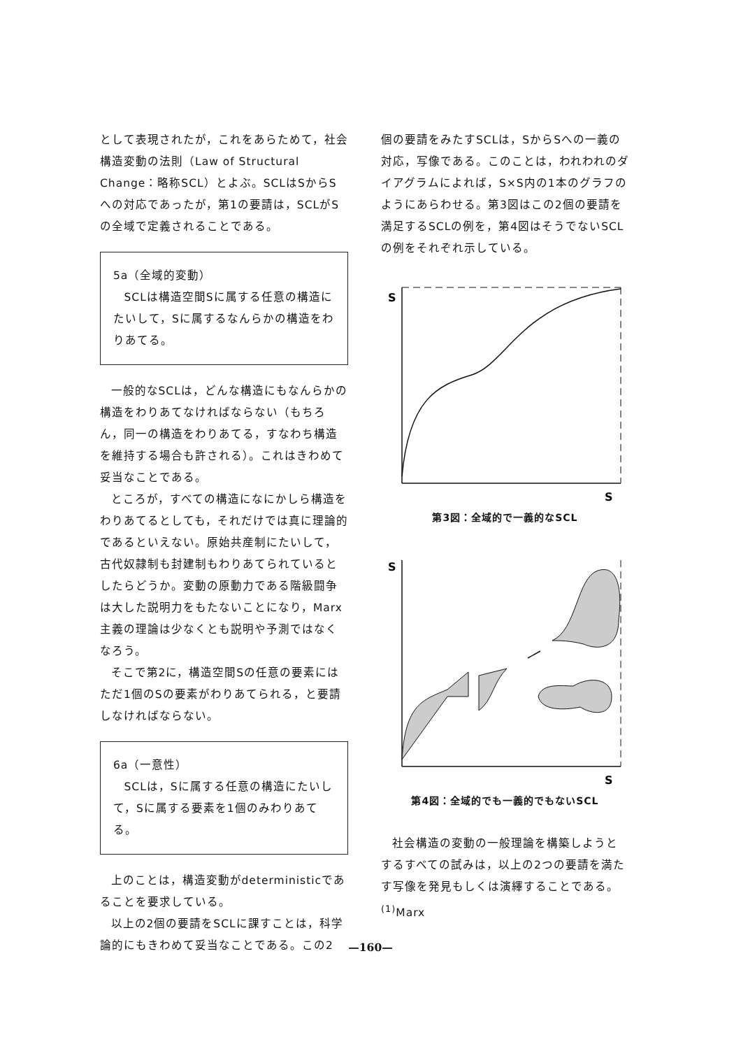として表現されたが，これをあらためて，社会構造変動の法則（Law of Structural Change：略称SCL）とよぶ。SCLはSからSへの対応であったが，第1の要請は，SCLがSの全域で定義されることである。
5a（全域的変動）
SCLは構造空間Sに属する任意の構造にたいして，Sに属するなんらかの構造をわりあてる。
一般的なSCLは，どんな構造にもなんらかの構造をわりあてなければならない（もちろん，同一の構造をわりあてる，すなわち構造を維持する場合も許される）。これはきわめて妥当なことである。
ところが，すべての構造になにかしら構造をわりあてるとしても，それだけでは真に理論的であるといえない。原始共産制にたいして，古代奴隷制も封建制もわりあてられているとしたらどうか。変動の原動力である階級闘争は大した説明力をもたないことになり，Marx主義の理論は少なくとも説明や予測ではなくなろう。
そこで第2に，構造空間Sの任意の要素にはただ1個のSの要素がわりあてられる，と要請しなければならない。
6a（一意性）
SCLは，Sに属する任意の構造にたいして，Sに属する要素を1個のみわりあてる。
上のことは，構造変動がdeterministicであることを要求している。
以上の2個の要請をSCLに課すことは，科学論的にもきわめて妥当なことである。この2
個の要請をみたすSCLは，SからSへの一義の対応，写像である。このことは，われわれのダイアグラムによれば，S×S内の1本のグラフのようにあらわせる。第3図はこの2個の要請を満足するSCLの例を，第4図はそうでないSCLの例をそれぞれ示している。
S
S
第3図：全域的で一義的なSCL
S
S
第4図：全域的でも一義的でもないSCL
社会構造の変動の一般理論を構築しようとするすべての試みは，以上の2つの要請を満たす写像を発見もしくは演繹することである。<sup>(1)</sup>Marx
—160—